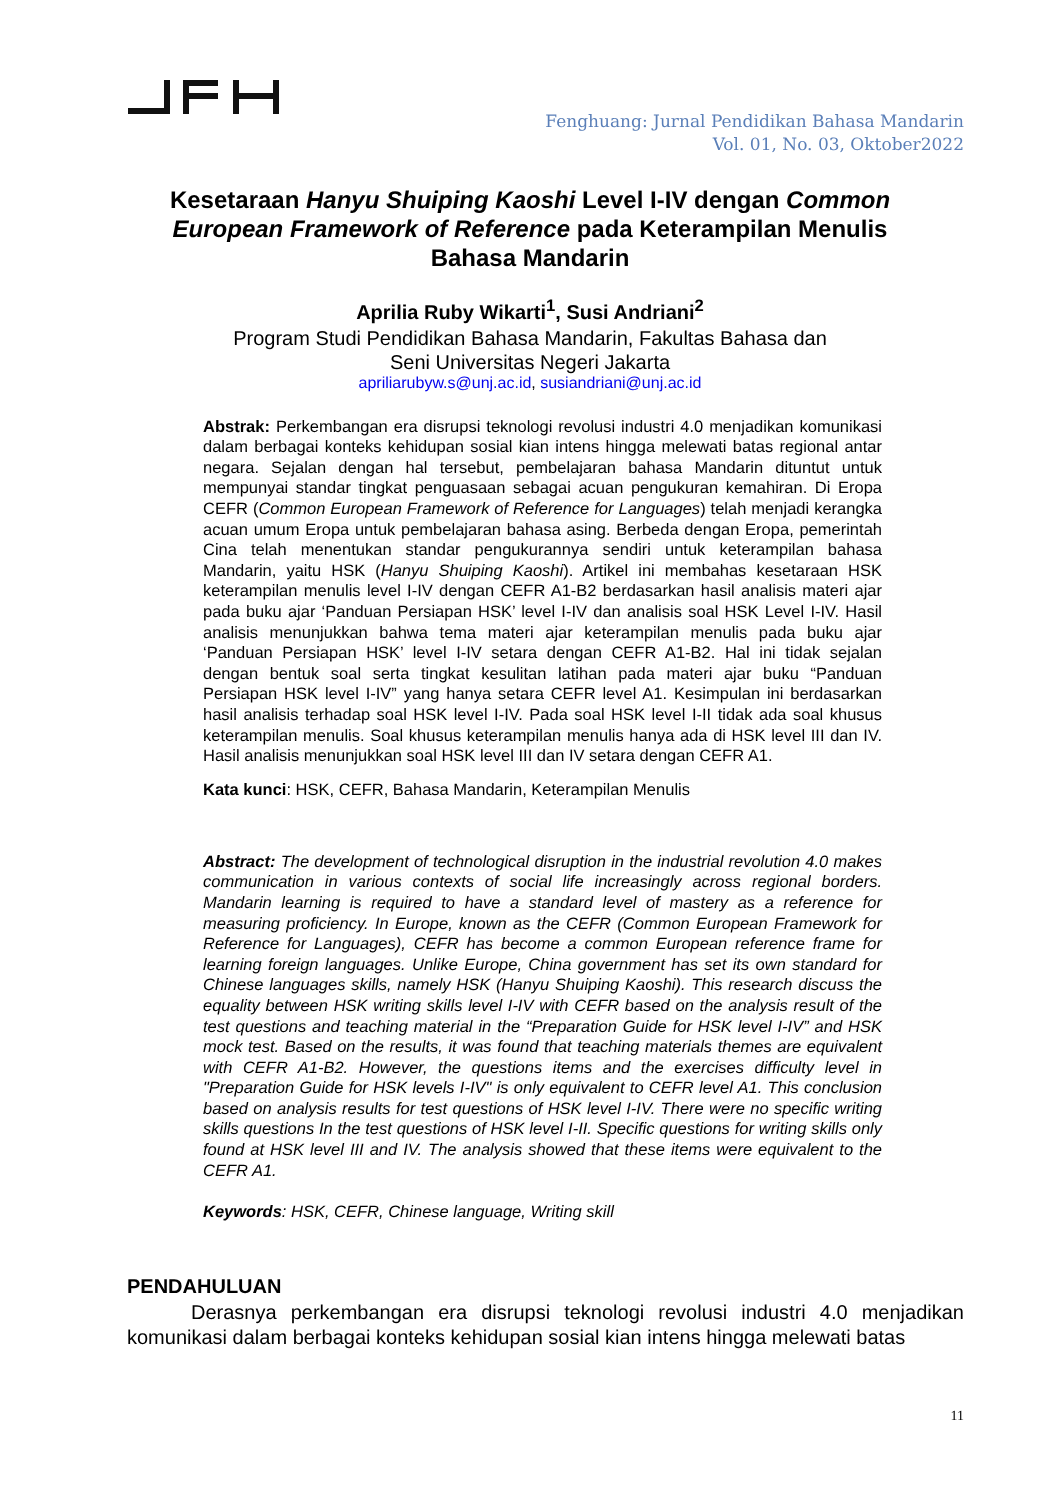Fenghuang: Jurnal Pendidikan Bahasa Mandarin
Vol. 01, No. 03, Oktober2022
Kesetaraan Hanyu Shuiping Kaoshi Level I-IV dengan Common European Framework of Reference pada Keterampilan Menulis Bahasa Mandarin
Aprilia Ruby Wikarti<sup>1</sup>, Susi Andriani<sup>2</sup>
Program Studi Pendidikan Bahasa Mandarin, Fakultas Bahasa dan Seni Universitas Negeri Jakarta
apriliarubyw.s@unj.ac.id, susiandriani@unj.ac.id
Abstrak: Perkembangan era disrupsi teknologi revolusi industri 4.0 menjadikan komunikasi dalam berbagai konteks kehidupan sosial kian intens hingga melewati batas regional antar negara. Sejalan dengan hal tersebut, pembelajaran bahasa Mandarin dituntut untuk mempunyai standar tingkat penguasaan sebagai acuan pengukuran kemahiran. Di Eropa CEFR (Common European Framework of Reference for Languages) telah menjadi kerangka acuan umum Eropa untuk pembelajaran bahasa asing. Berbeda dengan Eropa, pemerintah Cina telah menentukan standar pengukurannya sendiri untuk keterampilan bahasa Mandarin, yaitu HSK (Hanyu Shuiping Kaoshi). Artikel ini membahas kesetaraan HSK keterampilan menulis level I-IV dengan CEFR A1-B2 berdasarkan hasil analisis materi ajar pada buku ajar ‘Panduan Persiapan HSK’ level I-IV dan analisis soal HSK Level I-IV. Hasil analisis menunjukkan bahwa tema materi ajar keterampilan menulis pada buku ajar ‘Panduan Persiapan HSK’ level I-IV setara dengan CEFR A1-B2. Hal ini tidak sejalan dengan bentuk soal serta tingkat kesulitan latihan pada materi ajar buku “Panduan Persiapan HSK level I-IV” yang hanya setara CEFR level A1. Kesimpulan ini berdasarkan hasil analisis terhadap soal HSK level I-IV. Pada soal HSK level I-II tidak ada soal khusus keterampilan menulis. Soal khusus keterampilan menulis hanya ada di HSK level III dan IV. Hasil analisis menunjukkan soal HSK level III dan IV setara dengan CEFR A1.
Kata kunci: HSK, CEFR, Bahasa Mandarin, Keterampilan Menulis
Abstract: The development of technological disruption in the industrial revolution 4.0 makes communication in various contexts of social life increasingly across regional borders. Mandarin learning is required to have a standard level of mastery as a reference for measuring proficiency. In Europe, known as the CEFR (Common European Framework for Reference for Languages), CEFR has become a common European reference frame for learning foreign languages. Unlike Europe, China government has set its own standard for Chinese languages skills, namely HSK (Hanyu Shuiping Kaoshi). This research discuss the equality between HSK writing skills level I-IV with CEFR based on the analysis result of the test questions and teaching material in the “Preparation Guide for HSK level I-IV” and HSK mock test. Based on the results, it was found that teaching materials themes are equivalent with CEFR A1-B2. However, the questions items and the exercises difficulty level in "Preparation Guide for HSK levels I-IV" is only equivalent to CEFR level A1. This conclusion based on analysis results for test questions of HSK level I-IV. There were no specific writing skills questions In the test questions of HSK level I-II. Specific questions for writing skills only found at HSK level III and IV. The analysis showed that these items were equivalent to the CEFR A1.
Keywords: HSK, CEFR, Chinese language, Writing skill
PENDAHULUAN
Derasnya perkembangan era disrupsi teknologi revolusi industri 4.0 menjadikan komunikasi dalam berbagai konteks kehidupan sosial kian intens hingga melewati batas
11